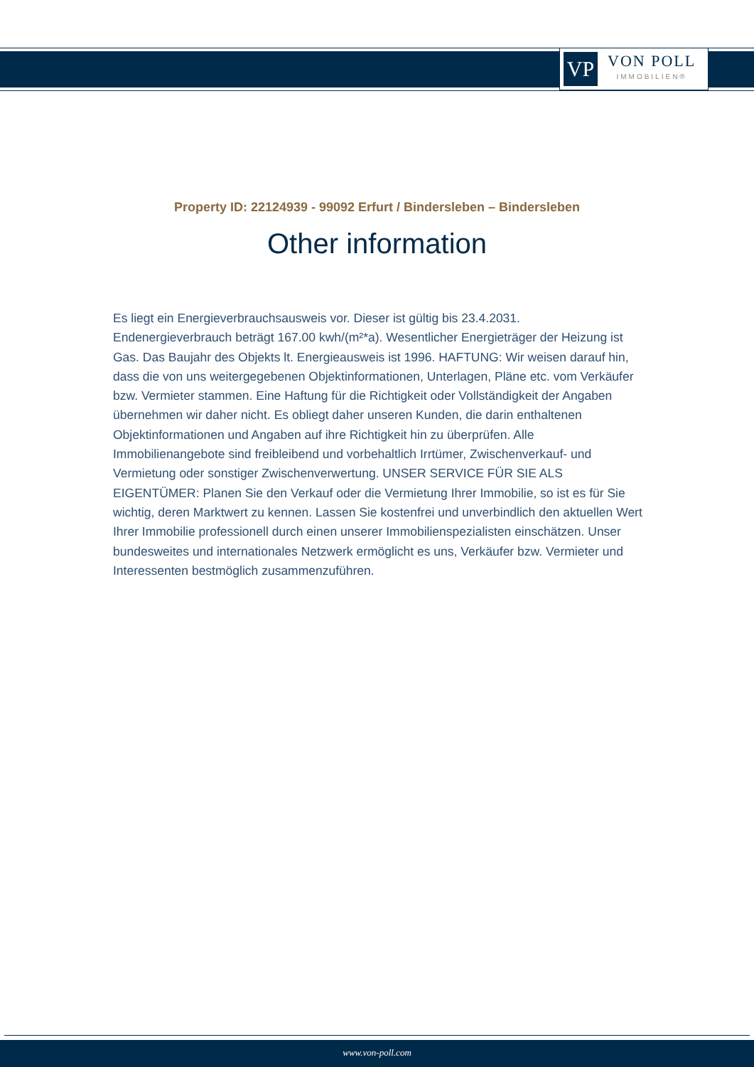VP
VON POLL
IMMOBILIEN®
Property ID: 22124939 - 99092 Erfurt / Bindersleben – Bindersleben
Other information
Es liegt ein Energieverbrauchsausweis vor. Dieser ist gültig bis 23.4.2031. Endenergieverbrauch beträgt 167.00 kwh/(m²*a). Wesentlicher Energieträger der Heizung ist Gas. Das Baujahr des Objekts lt. Energieausweis ist 1996. HAFTUNG: Wir weisen darauf hin, dass die von uns weitergegebenen Objektinformationen, Unterlagen, Pläne etc. vom Verkäufer bzw. Vermieter stammen. Eine Haftung für die Richtigkeit oder Vollständigkeit der Angaben übernehmen wir daher nicht. Es obliegt daher unseren Kunden, die darin enthaltenen Objektinformationen und Angaben auf ihre Richtigkeit hin zu überprüfen. Alle Immobilienangebote sind freibleibend und vorbehaltlich Irrtümer, Zwischenverkauf- und Vermietung oder sonstiger Zwischenverwertung. UNSER SERVICE FÜR SIE ALS EIGENTÜMER: Planen Sie den Verkauf oder die Vermietung Ihrer Immobilie, so ist es für Sie wichtig, deren Marktwert zu kennen. Lassen Sie kostenfrei und unverbindlich den aktuellen Wert Ihrer Immobilie professionell durch einen unserer Immobilienspezialisten einschätzen. Unser bundesweites und internationales Netzwerk ermöglicht es uns, Verkäufer bzw. Vermieter und Interessenten bestmöglich zusammenzuführen.
www.von-poll.com